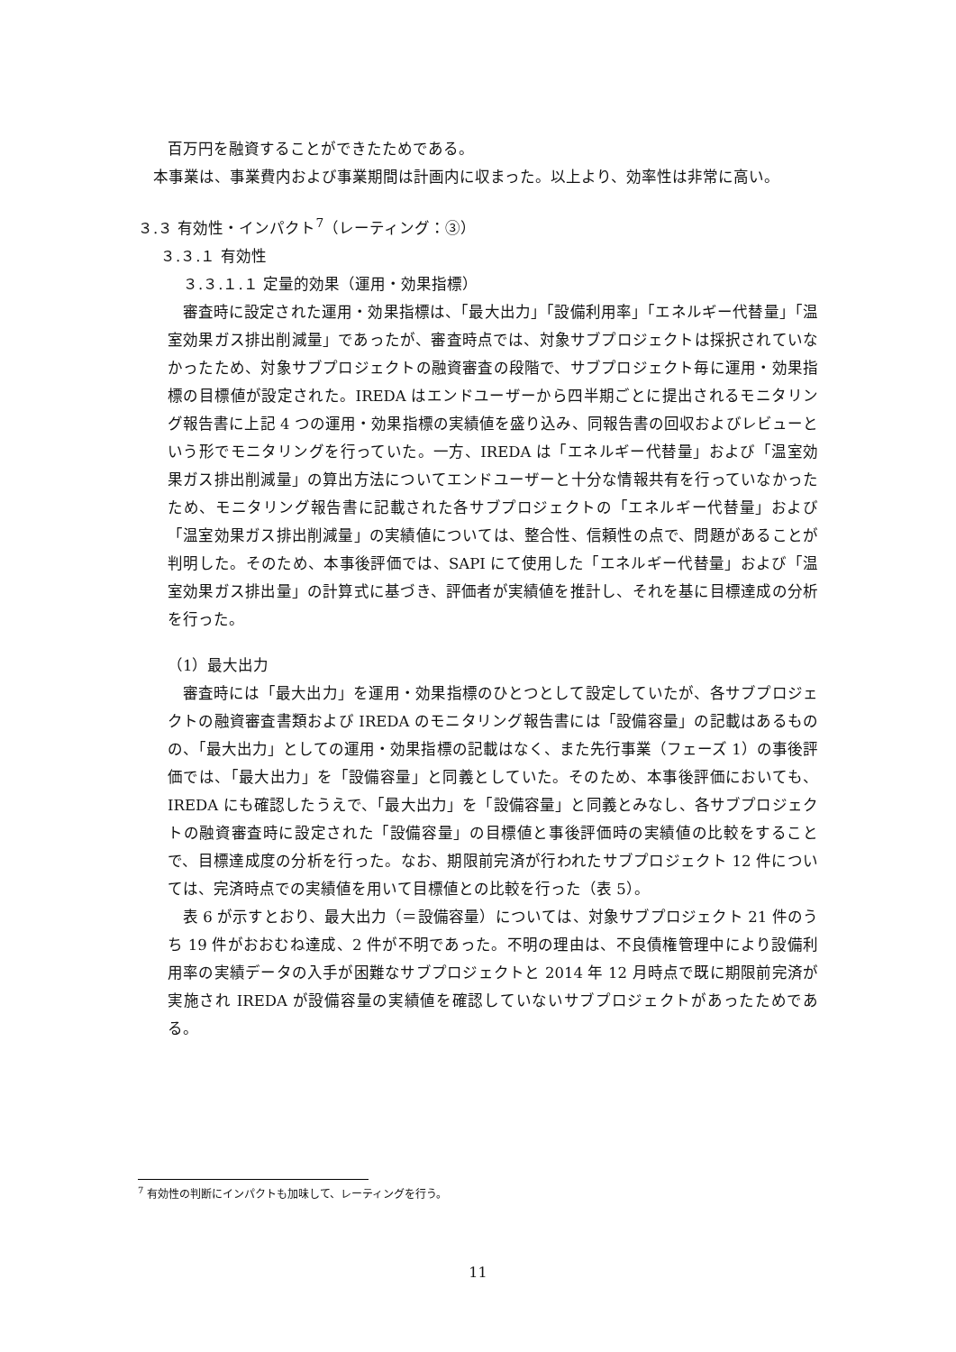百万円を融資することができたためである。
本事業は、事業費内および事業期間は計画内に収まった。以上より、効率性は非常に高い。
３.３ 有効性・インパクト<sup>7</sup>（レーティング：③）
３.３.１ 有効性
３.３.１.１ 定量的効果（運用・効果指標）
審査時に設定された運用・効果指標は、「最大出力」「設備利用率」「エネルギー代替量」「温室効果ガス排出削減量」であったが、審査時点では、対象サブプロジェクトは採択されていなかったため、対象サブプロジェクトの融資審査の段階で、サブプロジェクト毎に運用・効果指標の目標値が設定された。IREDA はエンドユーザーから四半期ごとに提出されるモニタリング報告書に上記 4 つの運用・効果指標の実績値を盛り込み、同報告書の回収およびレビューという形でモニタリングを行っていた。一方、IREDA は「エネルギー代替量」および「温室効果ガス排出削減量」の算出方法についてエンドユーザーと十分な情報共有を行っていなかったため、モニタリング報告書に記載された各サブプロジェクトの「エネルギー代替量」および「温室効果ガス排出削減量」の実績値については、整合性、信頼性の点で、問題があることが判明した。そのため、本事後評価では、SAPI にて使用した「エネルギー代替量」および「温室効果ガス排出量」の計算式に基づき、評価者が実績値を推計し、それを基に目標達成の分析を行った。
（1）最大出力
審査時には「最大出力」を運用・効果指標のひとつとして設定していたが、各サブプロジェクトの融資審査書類および IREDA のモニタリング報告書には「設備容量」の記載はあるものの、「最大出力」としての運用・効果指標の記載はなく、また先行事業（フェーズ 1）の事後評価では、「最大出力」を「設備容量」と同義としていた。そのため、本事後評価においても、IREDA にも確認したうえで、「最大出力」を「設備容量」と同義とみなし、各サブプロジェクトの融資審査時に設定された「設備容量」の目標値と事後評価時の実績値の比較をすることで、目標達成度の分析を行った。なお、期限前完済が行われたサブプロジェクト 12 件については、完済時点での実績値を用いて目標値との比較を行った（表 5）。
表 6 が示すとおり、最大出力（＝設備容量）については、対象サブプロジェクト 21 件のうち 19 件がおおむね達成、2 件が不明であった。不明の理由は、不良債権管理中により設備利用率の実績データの入手が困難なサブプロジェクトと 2014 年 12 月時点で既に期限前完済が実施され IREDA が設備容量の実績値を確認していないサブプロジェクトがあったためである。
<sup>7</sup> 有効性の判断にインパクトも加味して、レーティングを行う。
11